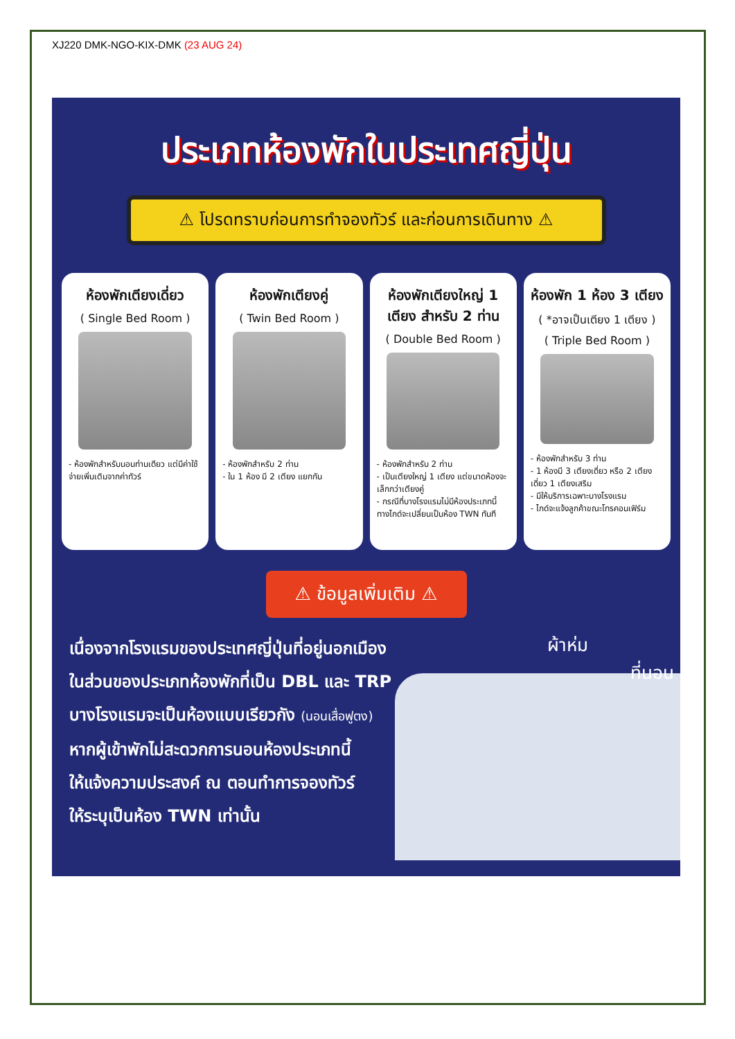XJ220 DMK-NGO-KIX-DMK (23 AUG 24)
ประเภทห้องพักในประเทศญี่ปุ่น
⚠ โปรดทราบก่อนการทำจองทัวร์ และก่อนการเดินทาง ⚠
ห้องพักเตียงเดี่ยว
( Single Bed Room )
- ห้องพักสำหรับนอนท่านเดียว แต่มีค่าใช้จ่ายเพิ่มเติมจากค่าทัวร์
ห้องพักเตียงคู่
( Twin Bed Room )
- ห้องพักสำหรับ 2 ท่าน
- ใน 1 ห้อง มี 2 เตียง แยกกัน
ห้องพักเตียงใหญ่ 1 เตียง สำหรับ 2 ท่าน
( Double Bed Room )
- ห้องพักสำหรับ 2 ท่าน
- เป็นเตียงใหญ่ 1 เตียง แต่ขนาดห้องจะเล็กกว่าเตียงคู่
- กรณีที่บางโรงแรมไม่มีห้องประเภทนี้ ทางไกด์จะเปลี่ยนเป็นห้อง TWN ทันที
ห้องพัก 1 ห้อง 3 เตียง
( *อาจเป็นเตียง 1 เตียง )
( Triple Bed Room )
- ห้องพักสำหรับ 3 ท่าน
- 1 ห้องมี 3 เตียงเดี่ยว หรือ 2 เตียงเดี่ยว 1 เตียงเสริม
- มีให้บริการเฉพาะบางโรงแรม
- ไกด์จะแจ้งลูกค้าขณะโทรคอนเฟิร์ม
⚠ ข้อมูลเพิ่มเติม ⚠
เนื่องจากโรงแรมของประเทศญี่ปุ่นที่อยู่นอกเมือง
ในส่วนของประเภทห้องพักที่เป็น DBL และ TRP
บางโรงแรมจะเป็นห้องแบบเรียวกัง (นอนเสื่อฟูตง)
หากผู้เข้าพักไม่สะดวกการนอนห้องประเภทนี้
ให้แจ้งความประสงค์ ณ ตอนทำการจองทัวร์
ให้ระบุเป็นห้อง TWN เท่านั้น
ผ้าห่ม
ที่นอน